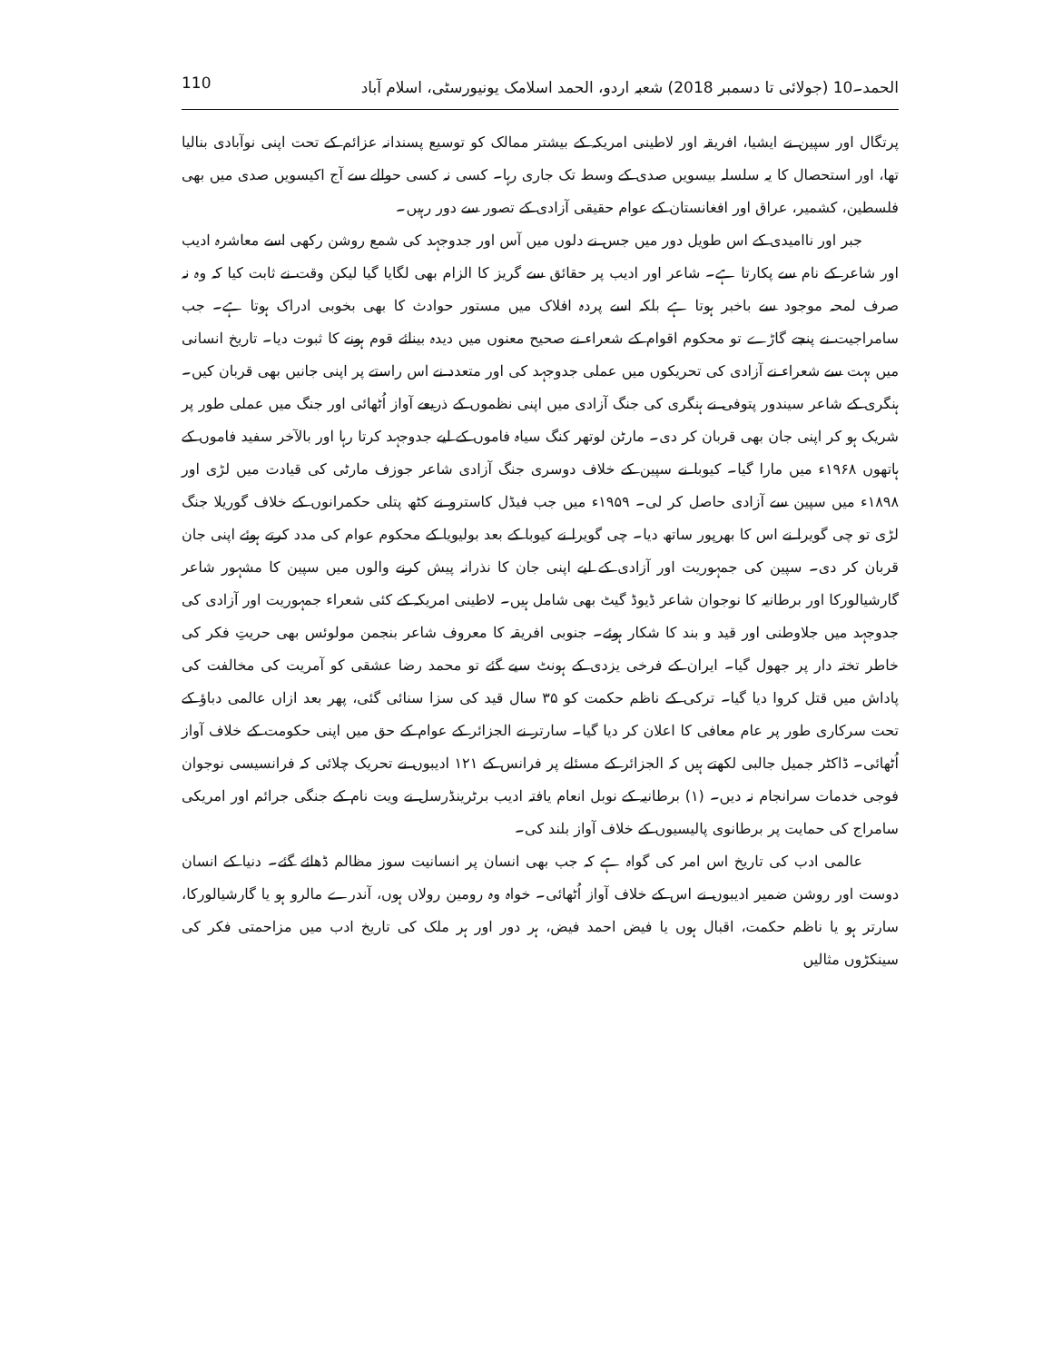الحمد۔10 (جولائی تا دسمبر 2018) شعبہ اردو، الحمد اسلامک یونیورسٹی، اسلام آباد 110
پرتگال اور سپین نے ایشیا، افریقہ اور لاطینی امریکہ کے بیشتر ممالک کو توسیع پسندانہ عزائم کے تحت اپنی نوآبادی بنالیا تھا، اور استحصال کا یہ سلسلہ بیسویں صدی کے وسط تک جاری رہا۔ کسی نہ کسی حوالے سے آج اکیسویں صدی میں بھی فلسطین، کشمیر، عراق اور افغانستان کے عوام حقیقی آزادی کے تصور سے دور رہیں۔
جبر اور ناامیدی کے اس طویل دور میں جس نے دلوں میں آس اور جدوجہد کی شمع روشن رکھی اسے معاشرہ ادیب اور شاعر کے نام سے پکارتا ہے۔ شاعر اور ادیب پر حقائق سے گریز کا الزام بھی لگایا گیا لیکن وقت نے ثابت کیا کہ وہ نہ صرف لمحہ موجود سے باخبر ہوتا ہے بلکہ اسے پردہ افلاک میں مستور حوادث کا بھی بخوبی ادراک ہوتا ہے۔ جب سامراجیت نے پنجے گاڑے تو محکوم اقوام کے شعراء نے صحیح معنوں میں دیدہ بینائے قوم ہونے کا ثبوت دیا۔ تاریخ انسانی میں بہت سے شعراء نے آزادی کی تحریکوں میں عملی جدوجہد کی اور متعدد نے اس راستے پر اپنی جانیں بھی قربان کیں۔ ہنگری کے شاعر سیندور پتوفی نے ہنگری کی جنگ آزادی میں اپنی نظموں کے ذریعے آواز اُٹھائی اور جنگ میں عملی طور پر شریک ہو کر اپنی جان بھی قربان کر دی۔ مارٹن لوتھر کنگ سیاہ فاموں کے لیے جدوجہد کرتا رہا اور بالآخر سفید فاموں کے ہاتھوں ۱۹۶۸ء میں مارا گیا۔ کیوبا نے سپین کے خلاف دوسری جنگ آزادی شاعر جوزف مارٹی کی قیادت میں لڑی اور ۱۸۹۸ء میں سپین سے آزادی حاصل کر لی۔ ۱۹۵۹ء میں جب فیڈل کاسترو نے کٹھ پتلی حکمرانوں کے خلاف گوریلا جنگ لڑی تو چی گویرا نے اس کا بھرپور ساتھ دیا۔ چی گویرا نے کیوبا کے بعد بولیویا کے محکوم عوام کی مدد کرتے ہوئے اپنی جان قربان کر دی۔ سپین کی جمہوریت اور آزادی کے لیے اپنی جان کا نذرانہ پیش کرنے والوں میں سپین کا مشہور شاعر گارشیالورکا اور برطانیہ کا نوجوان شاعر ڈیوڈ گیٹ بھی شامل ہیں۔ لاطینی امریکہ کے کئی شعراء جمہوریت اور آزادی کی جدوجہد میں جلاوطنی اور قید و بند کا شکار ہوئے۔ جنوبی افریقہ کا معروف شاعر بنجمن مولوئس بھی حریتِ فکر کی خاطر تختہ دار پر جھول گیا۔ ایران کے فرخی یزدی کے ہونٹ سیے گئے تو محمد رضا عشقی کو آمریت کی مخالفت کی پاداش میں قتل کروا دیا گیا۔ ترکی کے ناظم حکمت کو ۳۵ سال قید کی سزا سنائی گئی، پھر بعد ازاں عالمی دباؤ کے تحت سرکاری طور پر عام معافی کا اعلان کر دیا گیا۔ سارتر نے الجزائر کے عوام کے حق میں اپنی حکومت کے خلاف آواز اُٹھائی۔ ڈاکٹر جمیل جالبی لکھتے ہیں کہ الجزائر کے مسئلے پر فرانس کے ۱۲۱ ادیبوں نے تحریک چلائی کہ فرانسیسی نوجوان فوجی خدمات سرانجام نہ دیں۔ (۱) برطانیہ کے نوبل انعام یافتہ ادیب برٹرینڈرسل نے ویت نام کے جنگی جرائم اور امریکی سامراج کی حمایت پر برطانوی پالیسیوں کے خلاف آواز بلند کی۔
عالمی ادب کی تاریخ اس امر کی گواہ ہے کہ جب بھی انسان پر انسانیت سوز مظالم ڈھائے گئے۔ دنیا کے انسان دوست اور روشن ضمیر ادیبوں نے اس کے خلاف آواز اُٹھائی۔ خواہ وہ رومین رولاں ہوں، آندرے مالرو ہو یا گارشیالورکا، سارتر ہو یا ناظم حکمت، اقبال ہوں یا فیض احمد فیض، ہر دور اور ہر ملک کی تاریخ ادب میں مزاحمتی فکر کی سینکڑوں مثالیں